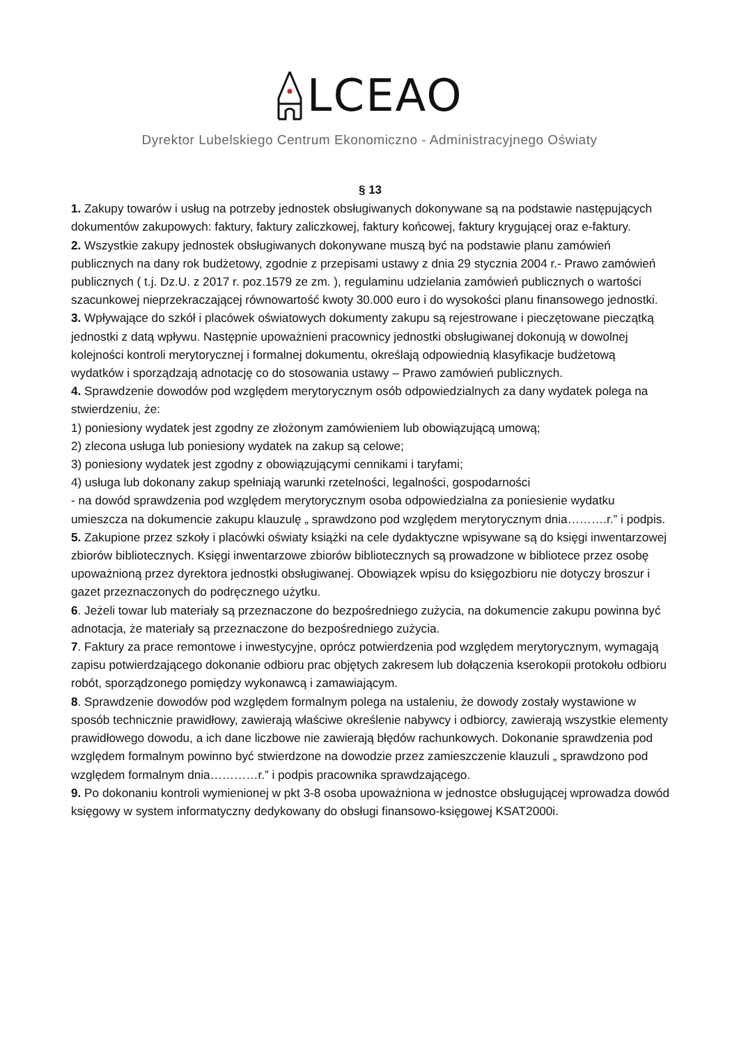LCEAO
Dyrektor Lubelskiego Centrum Ekonomiczno - Administracyjnego Oświaty
§ 13
1. Zakupy towarów i usług na potrzeby jednostek obsługiwanych dokonywane są na podstawie następujących dokumentów zakupowych: faktury, faktury zaliczkowej, faktury końcowej, faktury krygującej oraz e-faktury.
2. Wszystkie zakupy jednostek obsługiwanych dokonywane muszą być na podstawie planu zamówień publicznych na dany rok budżetowy, zgodnie z przepisami ustawy z dnia 29 stycznia 2004 r.- Prawo zamówień publicznych ( t.j. Dz.U. z 2017 r. poz.1579 ze zm. ), regulaminu udzielania zamówień publicznych o wartości szacunkowej nieprzekraczającej równowartość kwoty 30.000 euro i do wysokości planu finansowego jednostki.
3. Wpływające do szkół i placówek oświatowych dokumenty zakupu są rejestrowane i pieczętowane pieczątką jednostki z datą wpływu. Następnie upoważnieni pracownicy jednostki obsługiwanej dokonują w dowolnej kolejności kontroli merytorycznej i formalnej dokumentu, określają odpowiednią klasyfikacje budżetową wydatków i sporządzają adnotację co do stosowania ustawy – Prawo zamówień publicznych.
4. Sprawdzenie dowodów pod względem merytorycznym osób odpowiedzialnych za dany wydatek polega na stwierdzeniu, że:
1) poniesiony wydatek jest zgodny ze złożonym zamówieniem lub obowiązującą umową;
2) zlecona usługa lub poniesiony wydatek na zakup są celowe;
3) poniesiony wydatek jest zgodny z obowiązującymi cennikami i taryfami;
4) usługa lub dokonany zakup spełniają warunki rzetelności, legalności, gospodarności
- na dowód sprawdzenia pod względem merytorycznym osoba odpowiedzialna za poniesienie wydatku umieszcza na dokumencie zakupu klauzulę „ sprawdzono pod względem merytorycznym dnia……….r.” i podpis.
5. Zakupione przez szkoły i placówki oświaty książki na cele dydaktyczne wpisywane są do księgi inwentarzowej zbiorów bibliotecznych. Księgi inwentarzowe zbiorów bibliotecznych są prowadzone w bibliotece przez osobę upoważnioną przez dyrektora jednostki obsługiwanej. Obowiązek wpisu do księgozbioru nie dotyczy broszur i gazet przeznaczonych do podręcznego użytku.
6. Jeżeli towar lub materiały są przeznaczone do bezpośredniego zużycia, na dokumencie zakupu powinna być adnotacja, że materiały są przeznaczone do bezpośredniego zużycia.
7. Faktury za prace remontowe i inwestycyjne, oprócz potwierdzenia pod względem merytorycznym, wymagają zapisu potwierdzającego dokonanie odbioru prac objętych zakresem lub dołączenia kserokopii protokołu odbioru robót, sporządzonego pomiędzy wykonawcą i zamawiającym.
8. Sprawdzenie dowodów pod względem formalnym polega na ustaleniu, że dowody zostały wystawione w sposób technicznie prawidłowy, zawierają właściwe określenie nabywcy i odbiorcy, zawierają wszystkie elementy prawidłowego dowodu, a ich dane liczbowe nie zawierają błędów rachunkowych. Dokonanie sprawdzenia pod względem formalnym powinno być stwierdzone na dowodzie przez zamieszczenie klauzuli „ sprawdzono pod względem formalnym dnia…………r.” i podpis pracownika sprawdzającego.
9. Po dokonaniu kontroli wymienionej w pkt 3-8 osoba upoważniona w jednostce obsługującej wprowadza dowód księgowy w system informatyczny dedykowany do obsługi finansowo-księgowej KSAT2000i.